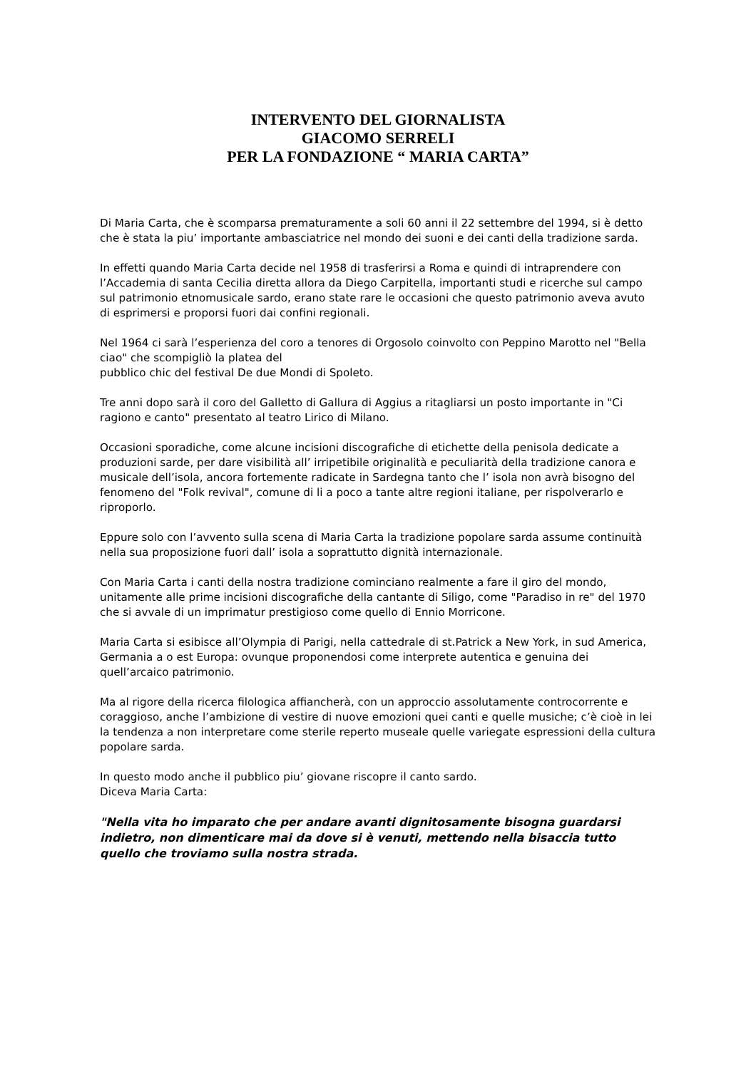INTERVENTO DEL GIORNALISTA
GIACOMO SERRELI
PER LA FONDAZIONE “ MARIA CARTA”
Di Maria Carta, che è scomparsa prematuramente a soli 60 anni il 22 settembre del 1994, si è detto che è stata la piu’ importante ambasciatrice nel mondo dei suoni e dei canti della tradizione sarda.
In effetti quando Maria Carta decide nel 1958 di trasferirsi a Roma e quindi di intraprendere con l’Accademia di santa Cecilia diretta allora da Diego Carpitella, importanti studi e ricerche sul campo sul patrimonio etnomusicale sardo, erano state rare le occasioni che questo patrimonio aveva avuto di esprimersi e proporsi fuori dai confini regionali.
Nel 1964 ci sarà l’esperienza del coro a tenores di Orgosolo coinvolto con Peppino Marotto nel "Bella ciao" che scompigliò la platea del
pubblico chic del festival De due Mondi di Spoleto.
Tre anni dopo sarà il coro del Galletto di Gallura di Aggius a ritagliarsi un posto importante in "Ci ragiono e canto" presentato al teatro Lirico di Milano.
Occasioni sporadiche, come alcune incisioni discografiche di etichette della penisola dedicate a produzioni sarde, per dare visibilità all’ irripetibile originalità e peculiarità della tradizione canora e musicale dell’isola, ancora fortemente radicate in Sardegna tanto che l’ isola non avrà bisogno del fenomeno del "Folk revival", comune di li a poco a tante altre regioni italiane, per rispolverarlo e riproporlo.
Eppure solo con l’avvento sulla scena di Maria Carta la tradizione popolare sarda assume continuità nella sua proposizione fuori dall’ isola a soprattutto dignità internazionale.
Con Maria Carta i canti della nostra tradizione cominciano realmente a fare il giro del mondo, unitamente alle prime incisioni discografiche della cantante di Siligo, come "Paradiso in re" del 1970 che si avvale di un imprimatur prestigioso come quello di Ennio Morricone.
Maria Carta si esibisce all’Olympia di Parigi, nella cattedrale di st.Patrick a New York, in sud America, Germania a o est Europa: ovunque proponendosi come interprete autentica e genuina dei quell’arcaico patrimonio.
Ma al rigore della ricerca filologica affiancherà, con un approccio assolutamente controcorrente e coraggioso, anche l’ambizione di vestire di nuove emozioni quei canti e quelle musiche; c’è cioè in lei la tendenza a non interpretare come sterile reperto museale quelle variegate espressioni della cultura popolare sarda.
In questo modo anche il pubblico piu’ giovane riscopre il canto sardo.
Diceva Maria Carta:
"Nella vita ho imparato che per andare avanti dignitosamente bisogna guardarsi indietro, non dimenticare mai da dove si è venuti, mettendo nella bisaccia tutto quello che troviamo sulla nostra strada.